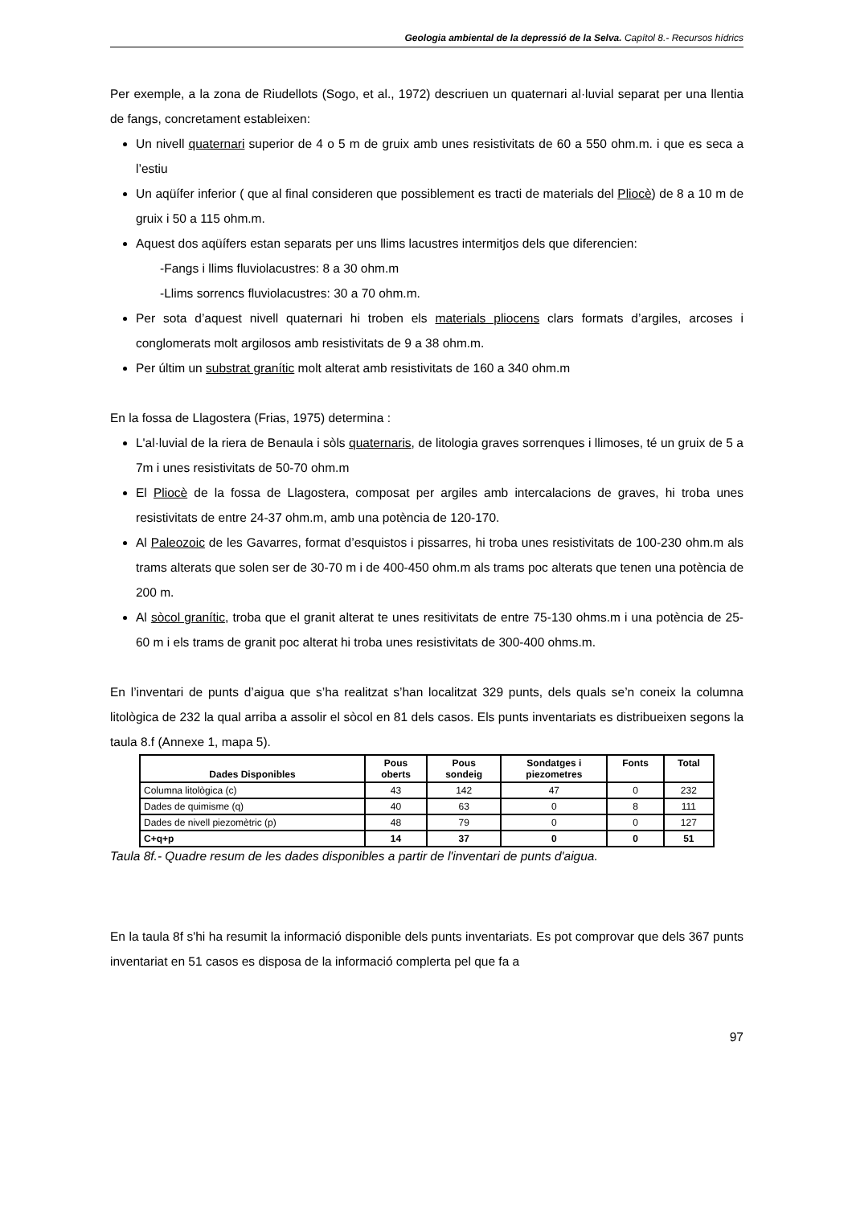Geologia ambiental de la depressió de la Selva. Capítol 8.- Recursos hídrics
Per exemple, a la zona de Riudellots (Sogo, et al., 1972) descriuen un quaternari al·luvial separat per una llentia de fangs, concretament estableixen:
Un nivell quaternari superior de 4 o 5 m de gruix amb unes resistivitats de 60 a 550 ohm.m. i que es seca a l’estiu
Un aqüífer inferior ( que al final consideren que possiblement es tracti de materials del Pliocè) de 8 a 10 m de gruix i 50 a 115 ohm.m.
Aquest dos aqüífers estan separats per uns llims lacustres intermitjos dels que diferencien:
-Fangs i llims fluviolacustres: 8 a 30 ohm.m
-Llims sorrencs fluviolacustres: 30 a 70 ohm.m.
Per sota d’aquest nivell quaternari hi troben els materials pliocens clars formats d’argiles, arcoses i conglomerats molt argilosos amb resistivitats de 9 a 38 ohm.m.
Per últim un substrat granític molt alterat amb resistivitats de 160 a 340 ohm.m
En la fossa de Llagostera (Frias, 1975) determina :
L'al·luvial de la riera de Benaula i sòls quaternaris, de litologia graves sorrenques i llimoses, té un gruix de 5 a 7m i unes resistivitats de 50-70 ohm.m
El Pliocè de la fossa de Llagostera, composat per argiles amb intercalacions de graves, hi troba unes resistivitats de entre 24-37 ohm.m, amb una potència de 120-170.
Al Paleozoic de les Gavarres, format d’esquistos i pissarres, hi troba unes resistivitats de 100-230 ohm.m als trams alterats que solen ser de 30-70 m i de 400-450 ohm.m als trams poc alterats que tenen una potència de 200 m.
Al sòcol granític, troba que el granit alterat te unes resitivitats de entre 75-130 ohms.m i una potència de 25-60 m i els trams de granit poc alterat hi troba unes resistivitats de 300-400 ohms.m.
En l’inventari de punts d’aigua que s’ha realitzat s’han localitzat 329 punts, dels quals se’n coneix la columna litològica de 232 la qual arriba a assolir el sòcol en 81 dels casos. Els punts inventariats es distribueixen segons la taula 8.f (Annexe 1, mapa 5).
| Dades Disponibles | Pous oberts | Pous sondeig | Sondatges i piezometres | Fonts | Total |
| --- | --- | --- | --- | --- | --- |
| Columna litològica (c) | 43 | 142 | 47 | 0 | 232 |
| Dades de quimisme (q) | 40 | 63 | 0 | 8 | 111 |
| Dades de nivell piezomètric (p) | 48 | 79 | 0 | 0 | 127 |
| C+q+p | 14 | 37 | 0 | 0 | 51 |
Taula 8f.- Quadre resum de les dades disponibles a partir de l'inventari de punts d'aigua.
En la taula 8f s'hi ha resumit la informació disponible dels punts inventariats. Es pot comprovar que dels 367 punts inventariat en 51 casos es disposa de la informació complerta pel que fa a
97